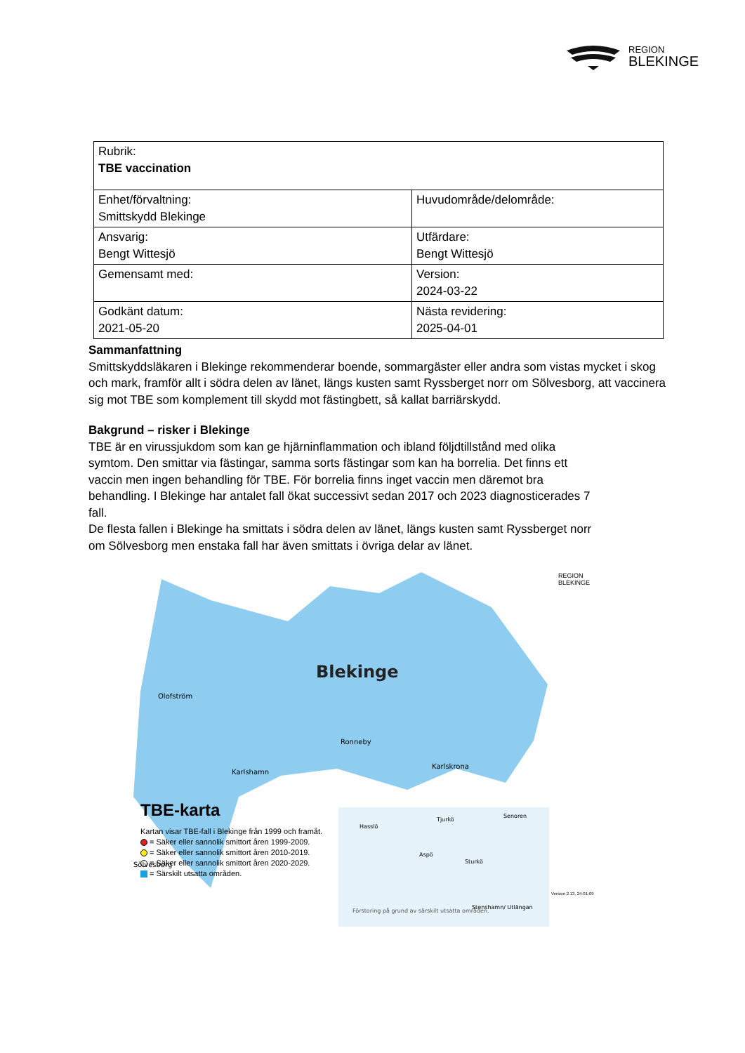REGION
BLEKINGE
| Rubrik: TBE vaccination | |
| Enhet/förvaltning: Smittskydd Blekinge | Huvudområde/delområde: |
| Ansvarig: Bengt Wittesjö | Utfärdare: Bengt Wittesjö |
| Gemensamt med: | Version: 2024-03-22 |
| Godkänt datum: 2021-05-20 | Nästa revidering: 2025-04-01 |
Sammanfattning
Smittskyddsläkaren i Blekinge rekommenderar boende, sommargäster eller andra som vistas mycket i skog och mark, framför allt i södra delen av länet, längs kusten samt Ryssberget norr om Sölvesborg, att vaccinera sig mot TBE som komplement till skydd mot fästingbett, så kallat barriärskydd.
Bakgrund – risker i Blekinge
TBE är en virussjukdom som kan ge hjärninflammation och ibland följdtillstånd med olika symtom. Den smittar via fästingar, samma sorts fästingar som kan ha borrelia. Det finns ett vaccin men ingen behandling för TBE. För borrelia finns inget vaccin men däremot bra behandling. I Blekinge har antalet fall ökat successivt sedan 2017 och 2023 diagnosticerades 7 fall.
De flesta fallen i Blekinge ha smittats i södra delen av länet, längs kusten samt Ryssberget norr om Sölvesborg men enstaka fall har även smittats i övriga delar av länet.
Blekinge
Olofström
Karlshamn
Ronneby
Karlskrona
Sölvesborg
Förstoring på grund av särskilt utsatta områden.
Hasslö
Aspö
Tjurkö
Sturkö
Senoren
Stenshamn/ Utlängan
TBE-karta
Kartan visar TBE-fall i Blekinge från 1999 och framåt.
= Säker eller sannolik smittort åren 1999-2009.
= Säker eller sannolik smittort åren 2010-2019.
= Säker eller sannolik smittort åren 2020-2029.
= Särskilt utsatta områden.
REGION
BLEKINGE
Version 2.13, 24-01-09